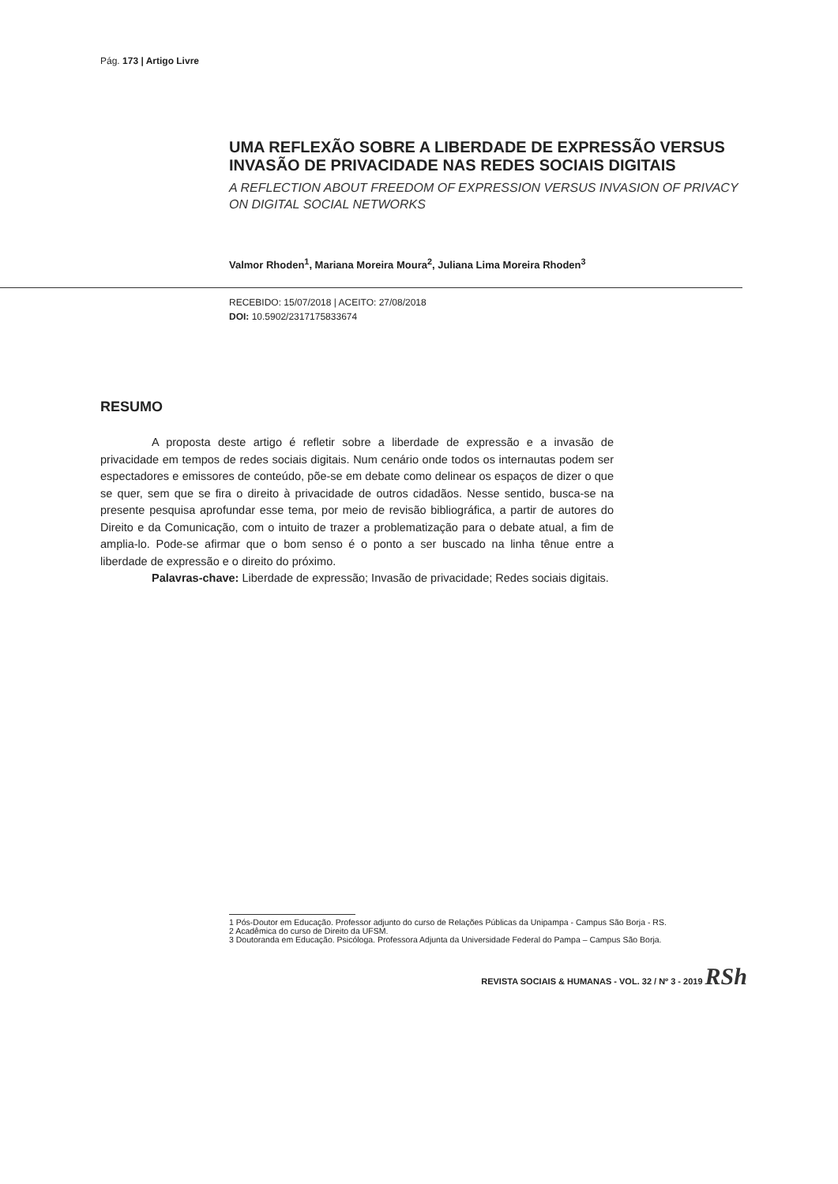Pág. 173 | Artigo Livre
UMA REFLEXÃO SOBRE A LIBERDADE DE EXPRESSÃO VERSUS INVASÃO DE PRIVACIDADE NAS REDES SOCIAIS DIGITAIS
A REFLECTION ABOUT FREEDOM OF EXPRESSION VERSUS INVASION OF PRIVACY ON DIGITAL SOCIAL NETWORKS
Valmor Rhoden<sup>1</sup>, Mariana Moreira Moura<sup>2</sup>, Juliana Lima Moreira Rhoden<sup>3</sup>
RECEBIDO: 15/07/2018 | ACEITO: 27/08/2018
DOI: 10.5902/2317175833674
RESUMO
A proposta deste artigo é refletir sobre a liberdade de expressão e a invasão de privacidade em tempos de redes sociais digitais. Num cenário onde todos os internautas podem ser espectadores e emissores de conteúdo, põe-se em debate como delinear os espaços de dizer o que se quer, sem que se fira o direito à privacidade de outros cidadãos. Nesse sentido, busca-se na presente pesquisa aprofundar esse tema, por meio de revisão bibliográfica, a partir de autores do Direito e da Comunicação, com o intuito de trazer a problematização para o debate atual, a fim de amplia-lo. Pode-se afirmar que o bom senso é o ponto a ser buscado na linha tênue entre a liberdade de expressão e o direito do próximo.
Palavras-chave: Liberdade de expressão; Invasão de privacidade; Redes sociais digitais.
1 Pós-Doutor em Educação. Professor adjunto do curso de Relações Públicas da Unipampa - Campus São Borja - RS.
2 Acadêmica do curso de Direito da UFSM.
3 Doutoranda em Educação. Psicóloga. Professora Adjunta da Universidade Federal do Pampa – Campus São Borja.
REVISTA SOCIAIS & HUMANAS - VOL. 32 / Nº 3 - 2019 RSh